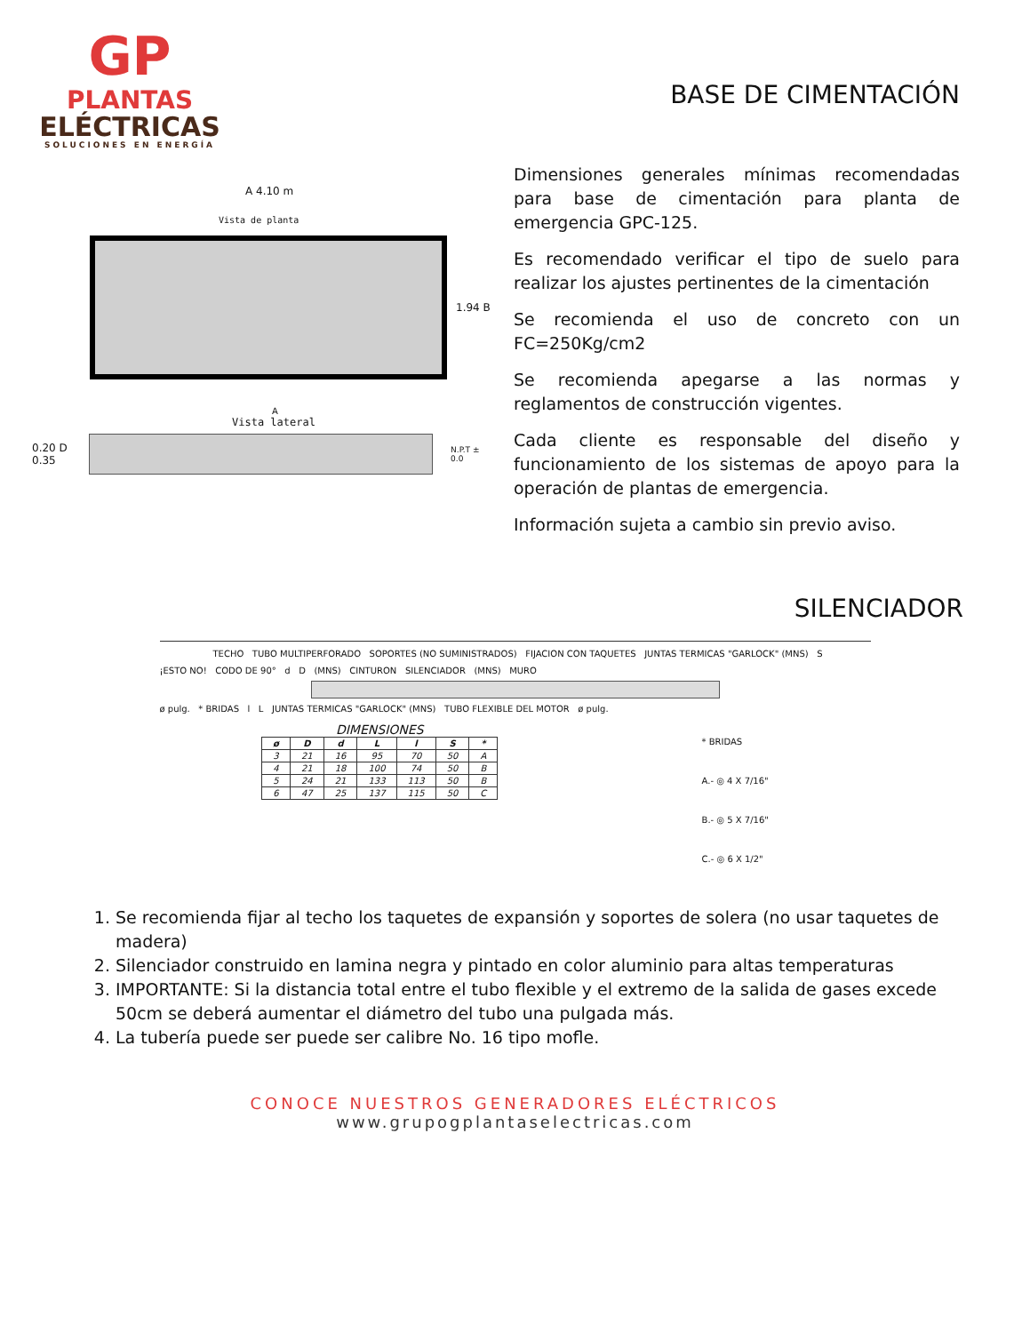GP
PLANTAS
ELÉCTRICAS
SOLUCIONES EN ENERGÍA
A 4.10 m
Vista de planta
1.94 B
A
Vista lateral
0.20 D
0.35
N.P.T ± 0.0
BASE DE CIMENTACIÓN
Dimensiones generales mínimas recomendadas para base de cimentación para planta de emergencia GPC-125.
Es recomendado verificar el tipo de suelo para realizar los ajustes pertinentes de la cimentación
Se recomienda el uso de concreto con un FC=250Kg/cm2
Se recomienda apegarse a las normas y reglamentos de construcción vigentes.
Cada cliente es responsable del diseño y funcionamiento de los sistemas de apoyo para la operación de plantas de emergencia.
Información sujeta a cambio sin previo aviso.
SILENCIADOR
TECHO TUBO MULTIPERFORADO SOPORTES (NO SUMINISTRADOS) FIJACION CON TAQUETES JUNTAS TERMICAS "GARLOCK" (MNS) S
¡ESTO NO! CODO DE 90° d D (MNS) CINTURON SILENCIADOR (MNS) MURO
ø pulg. * BRIDAS l L JUNTAS TERMICAS "GARLOCK" (MNS) TUBO FLEXIBLE DEL MOTOR ø pulg.
DIMENSIONES
| ø | D | d | L | l | S | * |
| --- | --- | --- | --- | --- | --- | --- |
| 3 | 21 | 16 | 95 | 70 | 50 | A |
| 4 | 21 | 18 | 100 | 74 | 50 | B |
| 5 | 24 | 21 | 133 | 113 | 50 | B |
| 6 | 47 | 25 | 137 | 115 | 50 | C |
* BRIDAS
A.- ◎ 4 X 7/16"
B.- ◎ 5 X 7/16"
C.- ◎ 6 X 1/2"
1. Se recomienda fijar al techo los taquetes de expansión y soportes de solera (no usar taquetes de madera)
2. Silenciador construido en lamina negra y pintado en color aluminio para altas temperaturas
3. IMPORTANTE: Si la distancia total entre el tubo flexible y el extremo de la salida de gases excede 50cm se deberá aumentar el diámetro del tubo una pulgada más.
4. La tubería puede ser puede ser calibre No. 16 tipo mofle.
CONOCE NUESTROS GENERADORES ELÉCTRICOS
www.grupogplantaselectricas.com